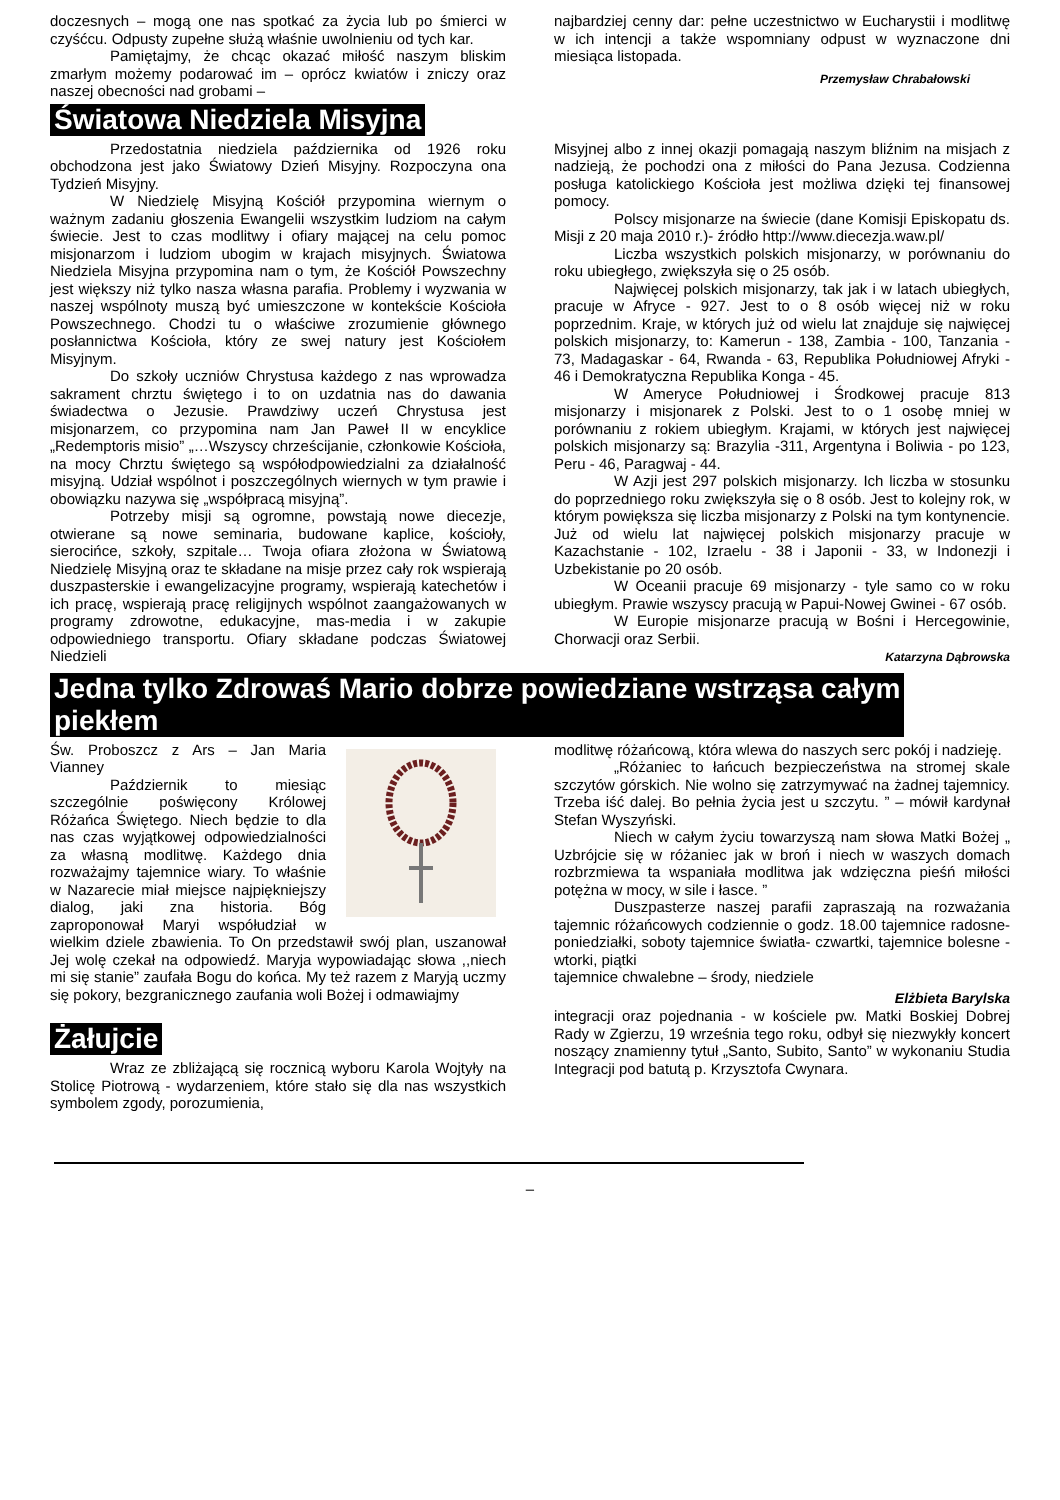doczesnych – mogą one nas spotkać za życia lub po śmierci w czyśćcu. Odpusty zupełne służą właśnie uwolnieniu od tych kar.
Pamiętajmy, że chcąc okazać miłość naszym bliskim zmarłym możemy podarować im – oprócz kwiatów i zniczy oraz naszej obecności nad grobami –
najbardziej cenny dar: pełne uczestnictwo w Eucharystii i modlitwę w ich intencji a także wspomniany odpust w wyznaczone dni miesiąca listopada.
Przemysław Chrabałowski
Światowa Niedziela Misyjna
Przedostatnia niedziela października od 1926 roku obchodzona jest jako Światowy Dzień Misyjny. Rozpoczyna ona Tydzień Misyjny.
W Niedzielę Misyjną Kościół przypomina wiernym o ważnym zadaniu głoszenia Ewangelii wszystkim ludziom na całym świecie. Jest to czas modlitwy i ofiary mającej na celu pomoc misjonarzom i ludziom ubogim w krajach misyjnych. Światowa Niedziela Misyjna przypomina nam o tym, że Kościół Powszechny jest większy niż tylko nasza własna parafia. Problemy i wyzwania w naszej wspólnoty muszą być umieszczone w kontekście Kościoła Powszechnego. Chodzi tu o właściwe zrozumienie głównego posłannictwa Kościoła, który ze swej natury jest Kościołem Misyjnym.
Do szkoły uczniów Chrystusa każdego z nas wprowadza sakrament chrztu świętego i to on uzdatnia nas do dawania świadectwa o Jezusie. Prawdziwy uczeń Chrystusa jest misjonarzem, co przypomina nam Jan Paweł II w encyklice „Redemptoris misio” „…Wszyscy chrześcijanie, członkowie Kościoła, na mocy Chrztu świętego są współodpowiedzialni za działalność misyjną. Udział wspólnot i poszczególnych wiernych w tym prawie i obowiązku nazywa się „współpracą misyjną”.
Potrzeby misji są ogromne, powstają nowe diecezje, otwierane są nowe seminaria, budowane kaplice, kościoły, sierocińce, szkoły, szpitale… Twoja ofiara złożona w Światową Niedzielę Misyjną oraz te składane na misje przez cały rok wspierają duszpasterskie i ewangelizacyjne programy, wspierają katechetów i ich pracę, wspierają pracę religijnych wspólnot zaangażowanych w programy zdrowotne, edukacyjne, mas-media i w zakupie odpowiedniego transportu. Ofiary składane podczas Światowej Niedzieli
Misyjnej albo z innej okazji pomagają naszym bliźnim na misjach z nadzieją, że pochodzi ona z miłości do Pana Jezusa. Codzienna posługa katolickiego Kościoła jest możliwa dzięki tej finansowej pomocy.
Polscy misjonarze na świecie (dane Komisji Episkopatu ds. Misji z 20 maja 2010 r.)- źródło http://www.diecezja.waw.pl/
Liczba wszystkich polskich misjonarzy, w porównaniu do roku ubiegłego, zwiększyła się o 25 osób.
Najwięcej polskich misjonarzy, tak jak i w latach ubiegłych, pracuje w Afryce - 927. Jest to o 8 osób więcej niż w roku poprzednim. Kraje, w których już od wielu lat znajduje się najwięcej polskich misjonarzy, to: Kamerun - 138, Zambia - 100, Tanzania - 73, Madagaskar - 64, Rwanda - 63, Republika Południowej Afryki - 46 i Demokratyczna Republika Konga - 45.
W Ameryce Południowej i Środkowej pracuje 813 misjonarzy i misjonarek z Polski. Jest to o 1 osobę mniej w porównaniu z rokiem ubiegłym. Krajami, w których jest najwięcej polskich misjonarzy są: Brazylia -311, Argentyna i Boliwia - po 123, Peru - 46, Paragwaj - 44.
W Azji jest 297 polskich misjonarzy. Ich liczba w stosunku do poprzedniego roku zwiększyła się o 8 osób. Jest to kolejny rok, w którym powiększa się liczba misjonarzy z Polski na tym kontynencie. Już od wielu lat najwięcej polskich misjonarzy pracuje w Kazachstanie - 102, Izraelu - 38 i Japonii - 33, w Indonezji i Uzbekistanie po 20 osób.
W Oceanii pracuje 69 misjonarzy - tyle samo co w roku ubiegłym. Prawie wszyscy pracują w Papui-Nowej Gwinei - 67 osób.
W Europie misjonarze pracują w Bośni i Hercegowinie, Chorwacji oraz Serbii.
Katarzyna Dąbrowska
Jedna tylko Zdrowaś Mario dobrze powiedziane wstrząsa całym
piekłem
Św. Proboszcz z Ars – Jan Maria Vianney
Październik to miesiąc szczególnie poświęcony Królowej Różańca Świętego. Niech będzie to dla nas czas wyjątkowej odpowiedzialności za własną modlitwę. Każdego dnia rozważajmy tajemnice wiary. To właśnie w Nazarecie miał miejsce najpiękniejszy dialog, jaki zna historia. Bóg zaproponował Maryi współudział w wielkim dziele zbawienia. To On przedstawił swój plan, uszanował Jej wolę czekał na odpowiedź. Maryja wypowiadając słowa ,,niech mi się stanie” zaufała Bogu do końca. My też razem z Maryją uczmy się pokory, bezgranicznego zaufania woli Bożej i odmawiajmy
Żałujcie
Wraz ze zbliżającą się rocznicą wyboru Karola Wojtyły na Stolicę Piotrową - wydarzeniem, które stało się dla nas wszystkich symbolem zgody, porozumienia,
modlitwę różańcową, która wlewa do naszych serc pokój i nadzieję.
„Różaniec to łańcuch bezpieczeństwa na stromej skale szczytów górskich. Nie wolno się zatrzymywać na żadnej tajemnicy. Trzeba iść dalej. Bo pełnia życia jest u szczytu. ” – mówił kardynał Stefan Wyszyński.
Niech w całym życiu towarzyszą nam słowa Matki Bożej „ Uzbrójcie się w różaniec jak w broń i niech w waszych domach rozbrzmiewa ta wspaniała modlitwa jak wdzięczna pieśń miłości potężna w mocy, w sile i łasce. ”
Duszpasterze naszej parafii zapraszają na rozważania tajemnic różańcowych codziennie o godz. 18.00 tajemnice radosne- poniedziałki, soboty tajemnice światła- czwartki, tajemnice bolesne - wtorki, piątki
tajemnice chwalebne – środy, niedziele
Elżbieta Barylska
integracji oraz pojednania - w kościele pw. Matki Boskiej Dobrej Rady w Zgierzu, 19 września tego roku, odbył się niezwykły koncert noszący znamienny tytuł „Santo, Subito, Santo” w wykonaniu Studia Integracji pod batutą p. Krzysztofa Cwynara.
–